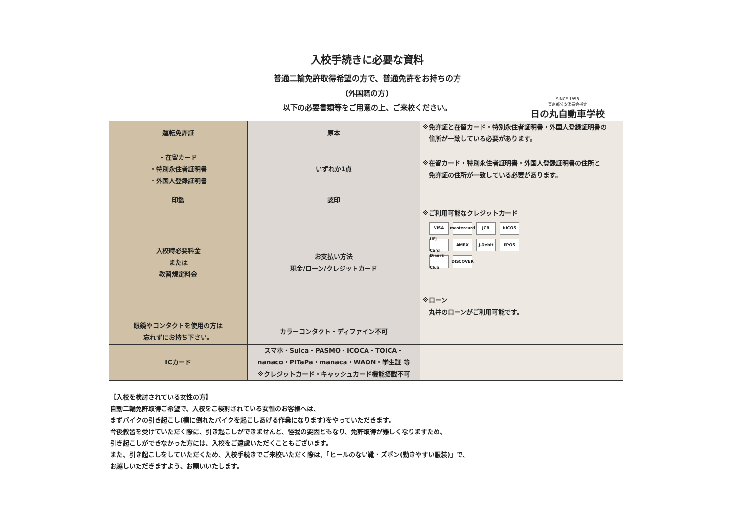入校手続きに必要な資料
普通二輪免許取得希望の方で、普通免許をお持ちの方
(外国籍の方)
以下の必要書類等をご用意の上、ご来校ください。
SINCE 1958
東京都公安委員会指定
日の丸自動車学校
| 運転免許証 | 原本 | ※免許証と在留カード・特別永住者証明書・外国人登録証明書の 住所が一致している必要があります。 |
| ・在留カード ・特別永住者証明書 ・外国人登録証明書 | いずれか1点 | ※在留カード・特別永住者証明書・外国人登録証明書の住所と 免許証の住所が一致している必要があります。 |
| 印鑑 | 認印 | |
| 入校時必要料金 または 教習規定料金 | お支払い方法 現金/ローン/クレジットカード | ※ご利用可能なクレジットカード VISA mastercard JCB NICOS UFJ Card AMEX J-Debit EPOS Diners Club DISCOVER ※ローン 丸井のローンがご利用可能です。 |
| 眼鏡やコンタクトを使用の方は 忘れずにお持ち下さい。 | カラーコンタクト・ディファイン不可 | |
| ICカード | スマホ・Suica・PASMO・ICOCA・TOICA・ nanaco・PiTaPa・manaca・WAON・学生証 等 ※クレジットカード・キャッシュカード機能搭載不可 | |
【入校を検討されている女性の方】
自動二輪免許取得ご希望で、入校をご検討されている女性のお客様へは、
まずバイクの引き起こし(横に倒れたバイクを起こしあげる作業になります)をやっていただきます。
今後教習を受けていただく際に、引き起こしができませんと、怪我の要因ともなり、免許取得が難しくなりますため、
引き起こしができなかった方には、入校をご遠慮いただくこともございます。
また、引き起こしをしていただくため、入校手続きでご来校いただく際は、「ヒールのない靴・ズボン(動きやすい服装)」で、
お越しいただきますよう、お願いいたします。